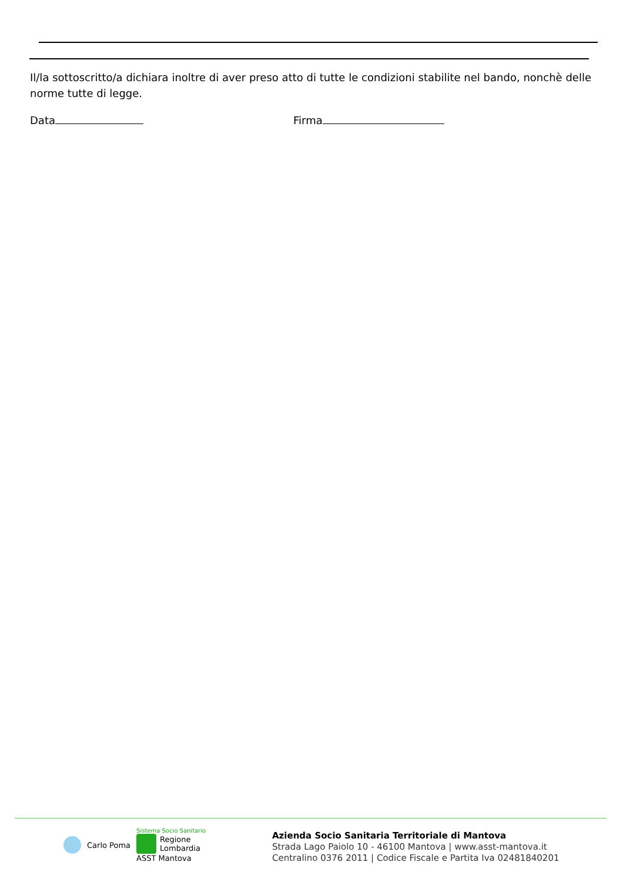Il/la sottoscritto/a dichiara inoltre di aver preso atto di tutte le condizioni stabilite nel bando, nonchè delle norme tutte di legge.
Data Firma
Carlo Poma
Sistema Socio Sanitario
Regione
Lombardia
ASST Mantova
Azienda Socio Sanitaria Territoriale di Mantova
Strada Lago Paiolo 10 - 46100 Mantova | www.asst-mantova.it
Centralino 0376 2011 | Codice Fiscale e Partita Iva 02481840201